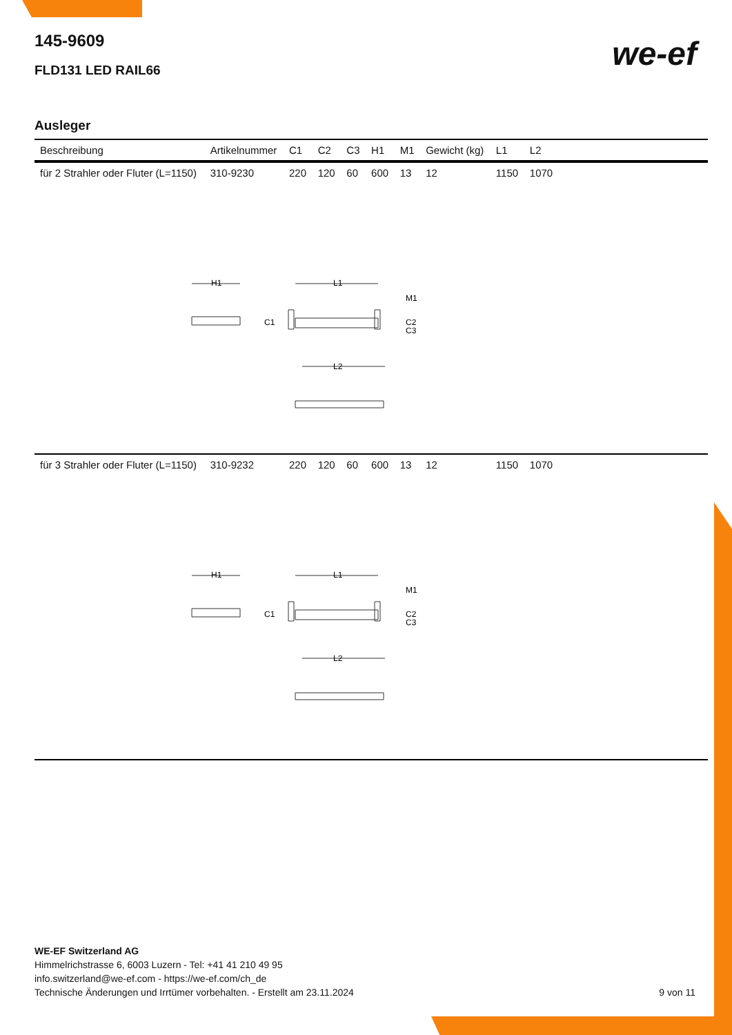145-9609
FLD131 LED RAIL66
we-ef
Ausleger
| Beschreibung | Artikelnummer | C1 | C2 | C3 | H1 | M1 | Gewicht (kg) | L1 | L2 | |
| --- | --- | --- | --- | --- | --- | --- | --- | --- | --- | --- |
| für 2 Strahler oder Fluter (L=1150) | 310-9230 | 220 | 120 | 60 | 600 | 13 | 12 | 1150 | 1070 | |
| H1 L1 M1 C1 C2 C3 L2 | | | | | | | | | | |
| für 3 Strahler oder Fluter (L=1150) | 310-9232 | 220 | 120 | 60 | 600 | 13 | 12 | 1150 | 1070 | |
| H1 L1 M1 C1 C2 C3 L2 | | | | | | | | | | |
WE-EF Switzerland AG
Himmelrichstrasse 6, 6003 Luzern - Tel: +41 41 210 49 95
info.switzerland@we-ef.com - https://we-ef.com/ch_de
Technische Änderungen und Irrtümer vorbehalten. - Erstellt am 23.11.2024 9 von 11